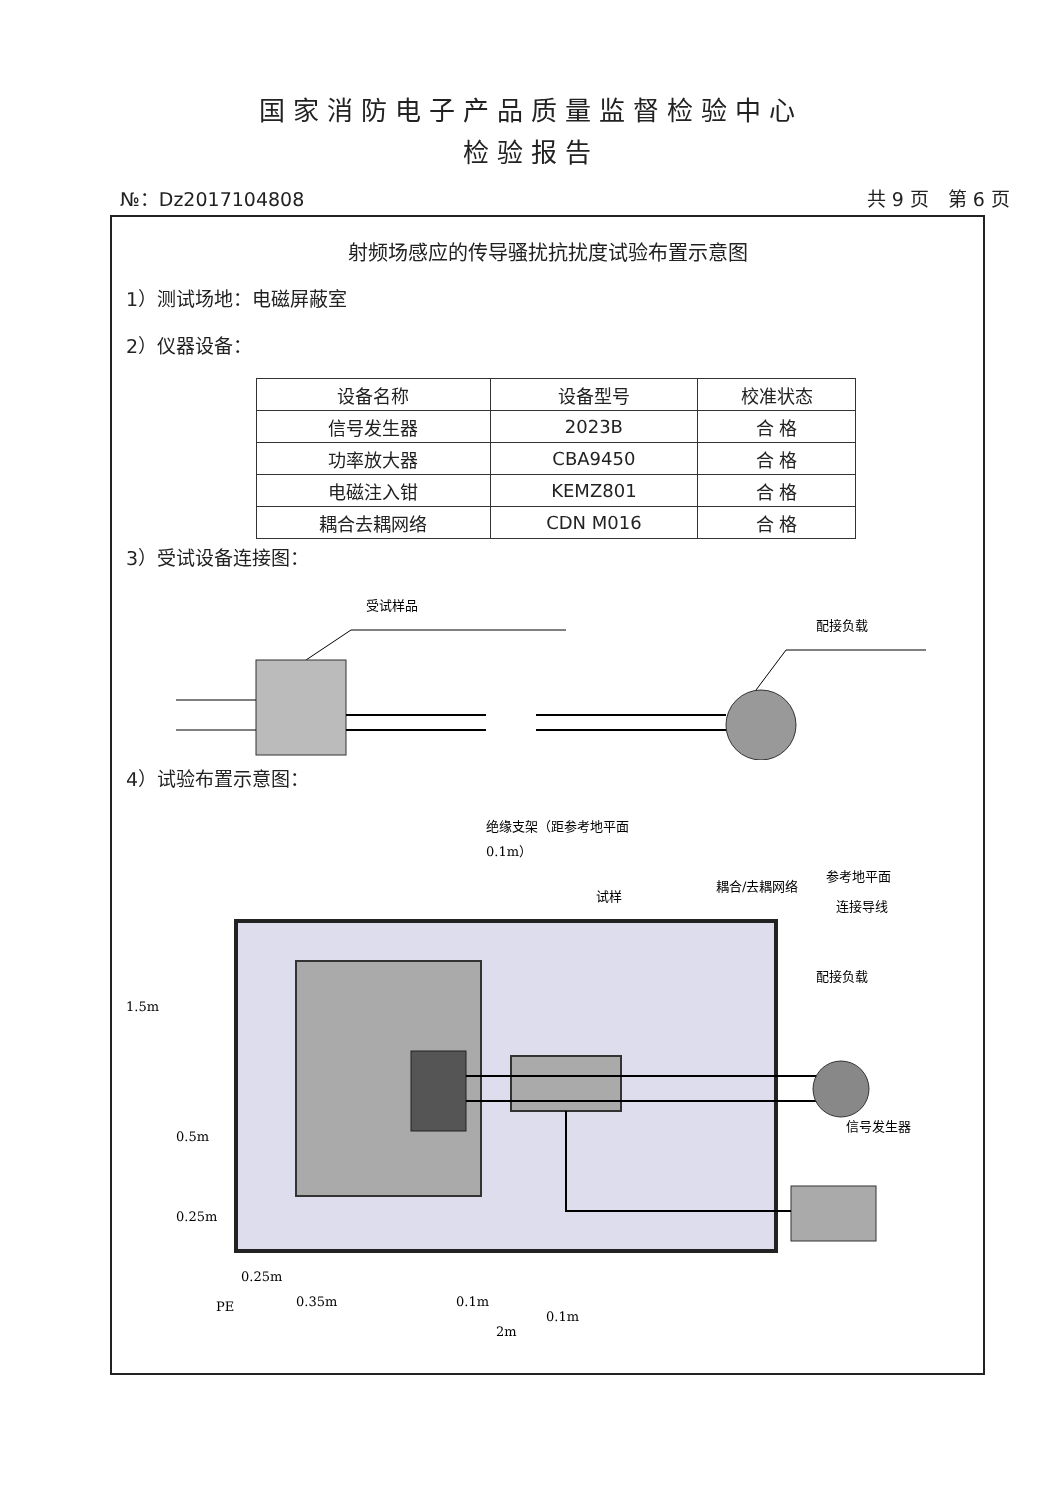国家消防电子产品质量监督检验中心
检验报告
№：Dz2017104808 共 9 页　第 6 页
射频场感应的传导骚扰抗扰度试验布置示意图
1）测试场地：电磁屏蔽室
2）仪器设备：
| 设备名称 | 设备型号 | 校准状态 |
| --- | --- | --- |
| 信号发生器 | 2023B | 合 格 |
| 功率放大器 | CBA9450 | 合 格 |
| 电磁注入钳 | KEMZ801 | 合 格 |
| 耦合去耦网络 | CDN M016 | 合 格 |
3）受试设备连接图：
受试样品
配接负载
4）试验布置示意图：
绝缘支架（距参考地平面
0.1m）
试样
耦合/去耦网络
参考地平面
连接导线
配接负载
信号发生器
PE
1.5m
0.5m
0.25m
0.25m
0.35m
0.1m
0.1m
2m